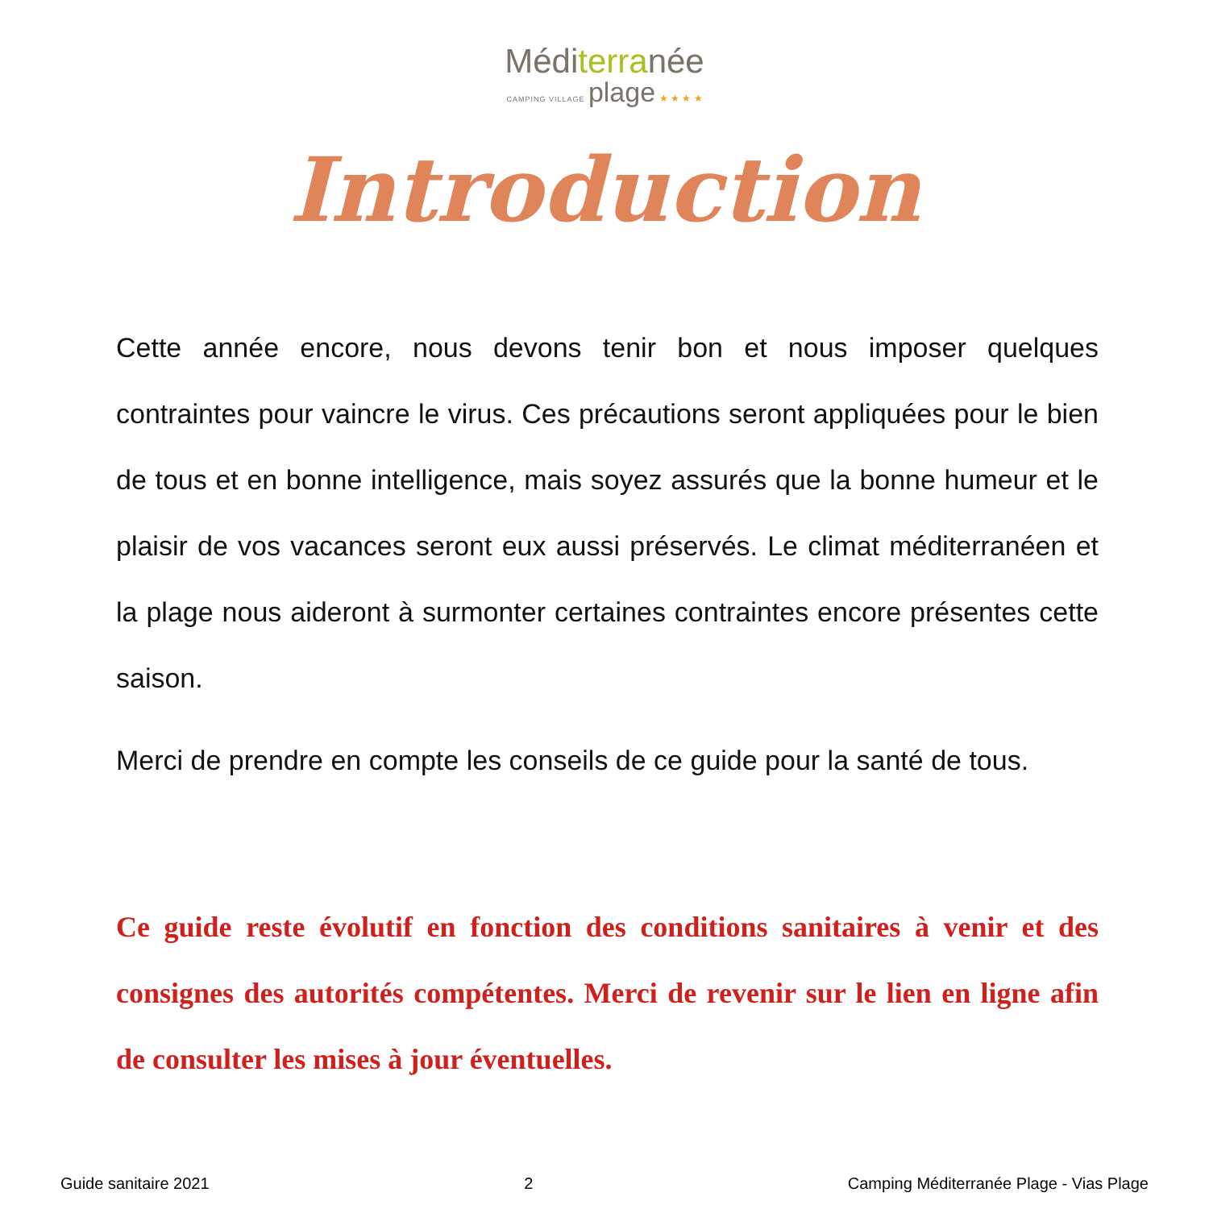Méditerranée
CAMPING VILLAGE plage ★ ★ ★ ★
Introduction
Cette année encore, nous devons tenir bon et nous imposer quelques contraintes pour vaincre le virus. Ces précautions seront appliquées pour le bien de tous et en bonne intelligence, mais soyez assurés que la bonne humeur et le plaisir de vos vacances seront eux aussi préservés. Le climat méditerranéen et la plage nous aideront à surmonter certaines contraintes encore présentes cette saison.
Merci de prendre en compte les conseils de ce guide pour la santé de tous.
Ce guide reste évolutif en fonction des conditions sanitaires à venir et des consignes des autorités compétentes. Merci de revenir sur le lien en ligne afin de consulter les mises à jour éventuelles.
Guide sanitaire 2021 2 Camping Méditerranée Plage - Vias Plage